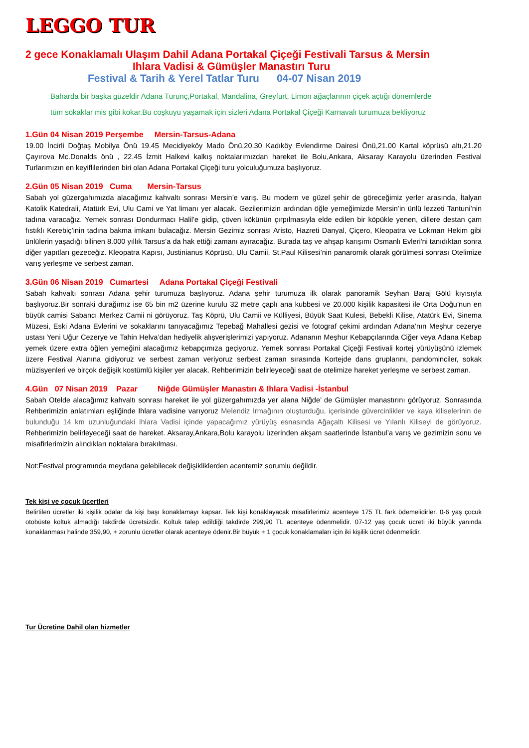LEGGO TUR
2 gece Konaklamalı Ulaşım Dahil Adana Portakal Çiçeği Festivali Tarsus & Mersin
Ihlara Vadisi & Gümüşler Manastırı Turu
Festival & Tarih & Yerel Tatlar Turu 04-07 Nisan 2019
Baharda bir başka güzeldir Adana Turunç,Portakal, Mandalina, Greyfurt, Limon ağaçlarının çiçek açtığı dönemlerde
tüm sokaklar mis gibi kokar.Bu coşkuyu yaşamak için sizleri Adana Portakal Çiçeği Karnavalı turumuza bekliyoruz
1.Gün 04 Nisan 2019 Perşembe Mersin-Tarsus-Adana
19.00 İncirli Doğtaş Mobilya Önü 19.45 Mecidiyeköy Mado Önü,20.30 Kadıköy Evlendirme Dairesi Önü,21.00 Kartal köprüsü altı,21.20 Çayırova Mc.Donalds önü , 22.45 İzmit Halkevi kalkış noktalarımızdan hareket ile Bolu,Ankara, Aksaray Karayolu üzerinden Festival Turlarımızın en keyiflilerinden biri olan Adana Portakal Çiçeği turu yolculuğumuza başlıyoruz.
2.Gün 05 Nisan 2019 Cuma Mersin-Tarsus
Sabah yol güzergahımızda alacağımız kahvaltı sonrası Mersin’e varış. Bu modern ve güzel şehir de göreceğimiz yerler arasında, İtalyan Katolik Katedrali, Atatürk Evi, Ulu Cami ve Yat limanı yer alacak. Gezilerimizin ardından öğle yemeğimizde Mersin’in ünlü lezzeti Tantuni’nin tadına varacağız. Yemek sonrası Dondurmacı Halil’e gidip, çöven kökünün çırpılmasıyla elde edilen bir köpükle yenen, dillere destan çam fıstıklı Kerebiç’inin tadına bakma imkanı bulacağız. Mersin Gezimiz sonrası Aristo, Hazreti Danyal, Çiçero, Kleopatra ve Lokman Hekim gibi ünlülerin yaşadığı bilinen 8.000 yıllık Tarsus’a da hak ettiği zamanı ayıracağız. Burada taş ve ahşap karışımı Osmanlı Evleri'ni tanıdıktan sonra diğer yapıtları gezeceğiz. Kleopatra Kapısı, Justinianus Köprüsü, Ulu Camii, St.Paul Kilisesi’nin panaromik olarak görülmesi sonrası Otelimize varış yerleşme ve serbest zaman.
3.Gün 06 Nisan 2019 Cumartesi Adana Portakal Çiçeği Festivali
Sabah kahvaltı sonrası Adana şehir turumuza başlıyoruz. Adana şehir turumuza ilk olarak panoramik Seyhan Baraj Gölü kıyısıyla başlıyoruz.Bir sonraki durağımız ise 65 bin m2 üzerine kurulu 32 metre çaplı ana kubbesi ve 20.000 kişilik kapasitesi ile Orta Doğu’nun en büyük camisi Sabancı Merkez Camii ni görüyoruz. Taş Köprü, Ulu Camii ve Külliyesi, Büyük Saat Kulesi, Bebekli Kilise, Atatürk Evi, Sinema Müzesi, Eski Adana Evlerini ve sokaklarını tanıyacağımız Tepebağ Mahallesi gezisi ve fotograf çekimi ardından Adana’nın Meşhur cezerye ustası Yeni Uğur Cezerye ve Tahin Helva’dan hediyelik alışverişlerimizi yapıyoruz. Adananın Meşhur Kebapçılarında Ciğer veya Adana Kebap yemek üzere extra öğlen yemeğini alacağımız kebapçımıza geçiyoruz. Yemek sonrası Portakal Çiçeği Festivali kortej yürüyüşünü izlemek üzere Festival Alanına gidiyoruz ve serbest zaman veriyoruz serbest zaman sırasında Kortejde dans gruplarını, pandominciler, sokak müzisyenleri ve birçok değişik kostümlü kişiler yer alacak. Rehberimizin belirleyeceği saat de otelimize hareket yerleşme ve serbest zaman.
4.Gün 07 Nisan 2019 Pazar Niğde Gümüşler Manastırı & Ihlara Vadisi -İstanbul
Sabah Otelde alacağımız kahvaltı sonrası hareket ile yol güzergahımızda yer alana Niğde’ de Gümüşler manastırını görüyoruz. Sonrasında Rehberimizin anlatımları eşliğinde Ihlara vadisine varıyoruz Melendiz Irmağının oluşturduğu, içerisinde güvercinlikler ve kaya kiliselerinin de bulunduğu 14 km uzunluğundaki Ihlara Vadisi içinde yapacağımız yürüyüş esnasında Ağaçaltı Kilisesi ve Yılanlı Kiliseyi de görüyoruz. Rehberimizin belirleyeceği saat de hareket. Aksaray,Ankara,Bolu karayolu üzerinden akşam saatlerinde İstanbul’a varış ve gezimizin sonu ve misafirlerimizin alındıkları noktalara bırakılması.
Not:Festival programında meydana gelebilecek değişikliklerden acentemiz sorumlu değildir.
Tek kişi ve çocuk ücertleri
Belirtilen ücretler iki kişilik odalar da kişi başı konaklamayı kapsar. Tek kişi konaklayacak misafirlerimiz acenteye 175 TL fark ödemelidirler. 0-6 yaş çocuk otobüste koltuk almadığı takdirde ücretsizdir. Koltuk talep edildiği takdirde 299,90 TL acenteye ödenmelidir. 07-12 yaş çocuk ücreti iki büyük yanında konaklanması halinde 359,90, + zorunlu ücretler olarak acenteye ödenir.Bir büyük + 1 çocuk konaklamaları için iki kişilik ücret ödenmelidir.
Tur Ücretine Dahil olan hizmetler